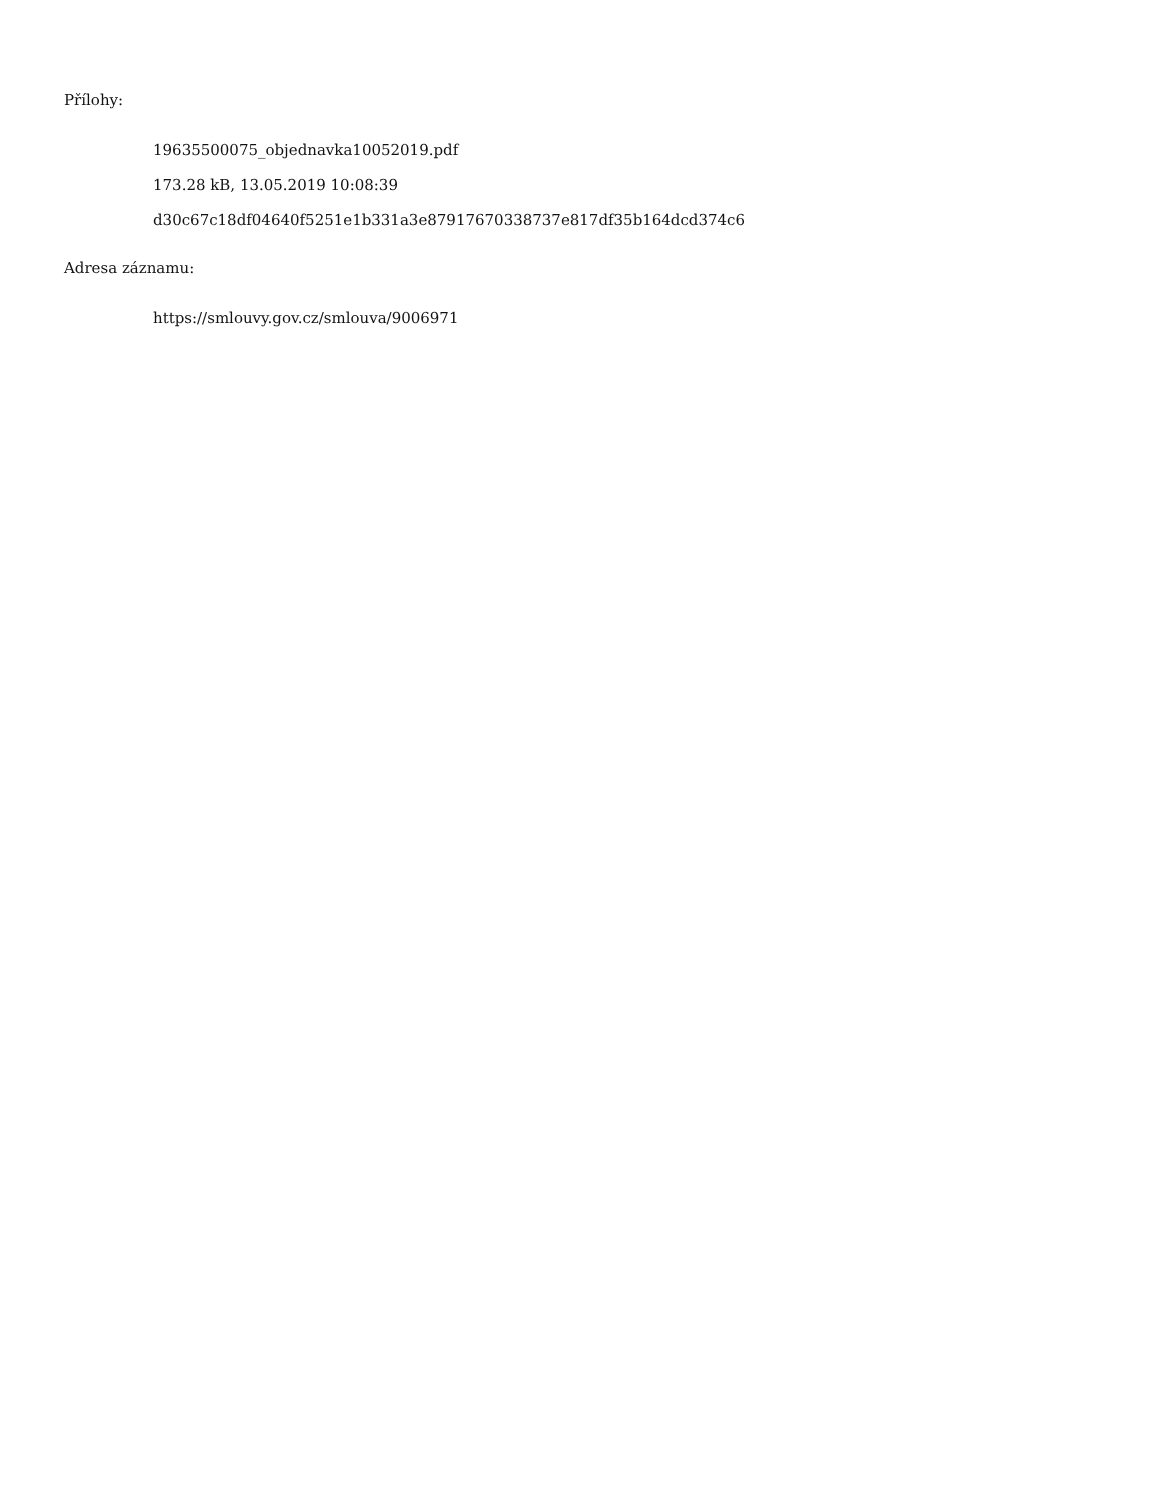Přílohy:
19635500075_objednavka10052019.pdf
173.28 kB, 13.05.2019 10:08:39
d30c67c18df04640f5251e1b331a3e87917670338737e817df35b164dcd374c6
Adresa záznamu:
https://smlouvy.gov.cz/smlouva/9006971